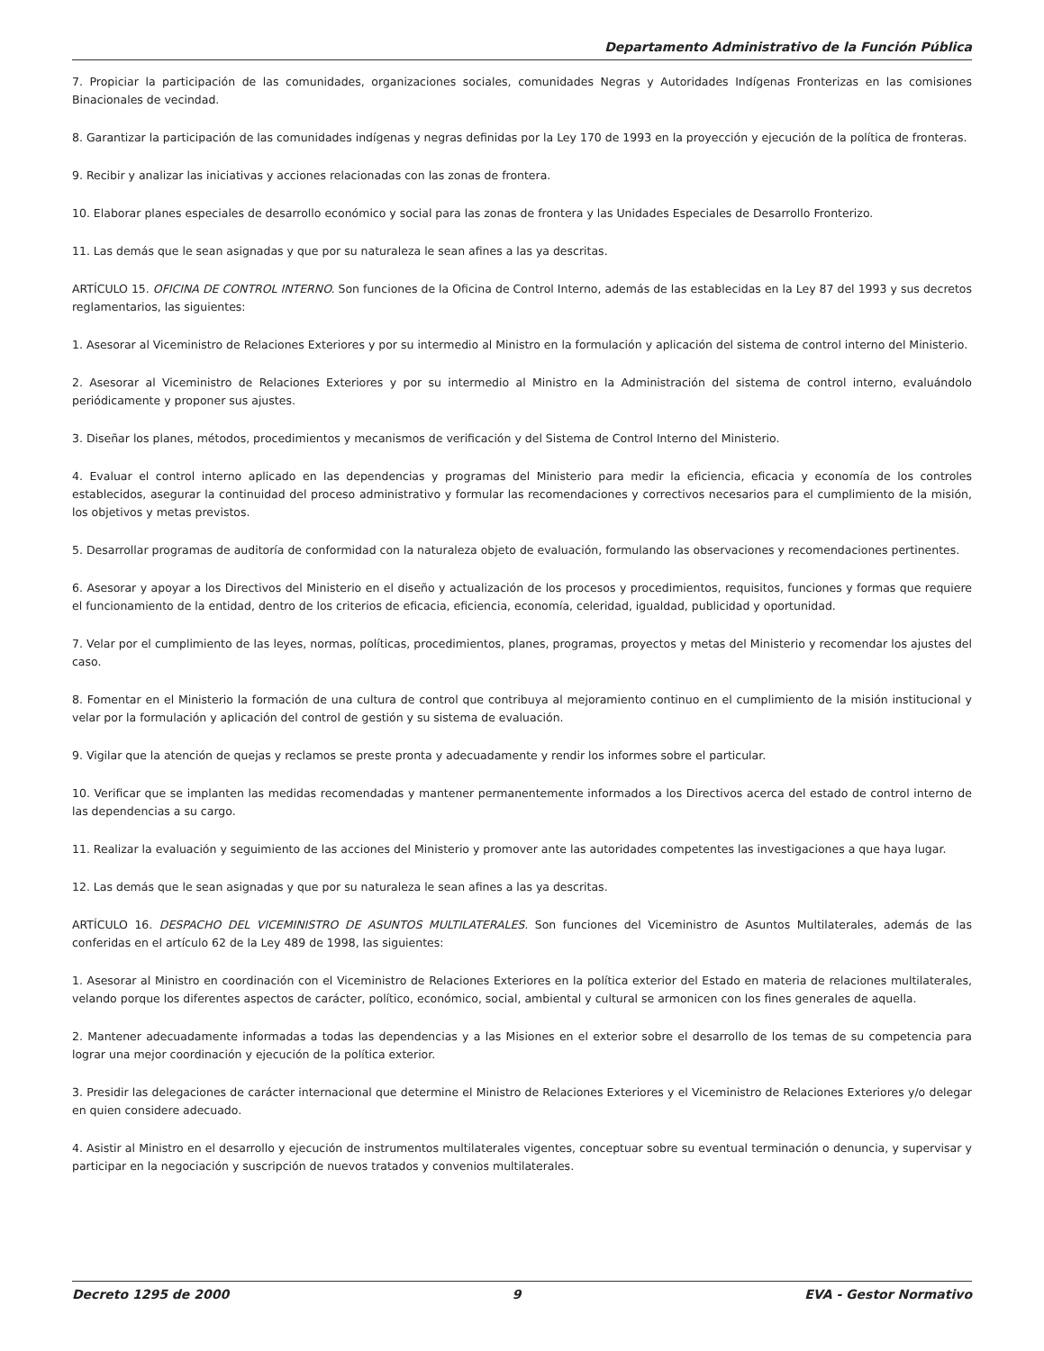Departamento Administrativo de la Función Pública
7. Propiciar la participación de las comunidades, organizaciones sociales, comunidades Negras y Autoridades Indígenas Fronterizas en las comisiones Binacionales de vecindad.
8. Garantizar la participación de las comunidades indígenas y negras definidas por la Ley 170 de 1993 en la proyección y ejecución de la política de fronteras.
9. Recibir y analizar las iniciativas y acciones relacionadas con las zonas de frontera.
10. Elaborar planes especiales de desarrollo económico y social para las zonas de frontera y las Unidades Especiales de Desarrollo Fronterizo.
11. Las demás que le sean asignadas y que por su naturaleza le sean afines a las ya descritas.
ARTÍCULO 15. OFICINA DE CONTROL INTERNO. Son funciones de la Oficina de Control Interno, además de las establecidas en la Ley 87 del 1993 y sus decretos reglamentarios, las siguientes:
1. Asesorar al Viceministro de Relaciones Exteriores y por su intermedio al Ministro en la formulación y aplicación del sistema de control interno del Ministerio.
2. Asesorar al Viceministro de Relaciones Exteriores y por su intermedio al Ministro en la Administración del sistema de control interno, evaluándolo periódicamente y proponer sus ajustes.
3. Diseñar los planes, métodos, procedimientos y mecanismos de verificación y del Sistema de Control Interno del Ministerio.
4. Evaluar el control interno aplicado en las dependencias y programas del Ministerio para medir la eficiencia, eficacia y economía de los controles establecidos, asegurar la continuidad del proceso administrativo y formular las recomendaciones y correctivos necesarios para el cumplimiento de la misión, los objetivos y metas previstos.
5. Desarrollar programas de auditoría de conformidad con la naturaleza objeto de evaluación, formulando las observaciones y recomendaciones pertinentes.
6. Asesorar y apoyar a los Directivos del Ministerio en el diseño y actualización de los procesos y procedimientos, requisitos, funciones y formas que requiere el funcionamiento de la entidad, dentro de los criterios de eficacia, eficiencia, economía, celeridad, igualdad, publicidad y oportunidad.
7. Velar por el cumplimiento de las leyes, normas, políticas, procedimientos, planes, programas, proyectos y metas del Ministerio y recomendar los ajustes del caso.
8. Fomentar en el Ministerio la formación de una cultura de control que contribuya al mejoramiento continuo en el cumplimiento de la misión institucional y velar por la formulación y aplicación del control de gestión y su sistema de evaluación.
9. Vigilar que la atención de quejas y reclamos se preste pronta y adecuadamente y rendir los informes sobre el particular.
10. Verificar que se implanten las medidas recomendadas y mantener permanentemente informados a los Directivos acerca del estado de control interno de las dependencias a su cargo.
11. Realizar la evaluación y seguimiento de las acciones del Ministerio y promover ante las autoridades competentes las investigaciones a que haya lugar.
12. Las demás que le sean asignadas y que por su naturaleza le sean afines a las ya descritas.
ARTÍCULO 16. DESPACHO DEL VICEMINISTRO DE ASUNTOS MULTILATERALES. Son funciones del Viceministro de Asuntos Multilaterales, además de las conferidas en el artículo 62 de la Ley 489 de 1998, las siguientes:
1. Asesorar al Ministro en coordinación con el Viceministro de Relaciones Exteriores en la política exterior del Estado en materia de relaciones multilaterales, velando porque los diferentes aspectos de carácter, político, económico, social, ambiental y cultural se armonicen con los fines generales de aquella.
2. Mantener adecuadamente informadas a todas las dependencias y a las Misiones en el exterior sobre el desarrollo de los temas de su competencia para lograr una mejor coordinación y ejecución de la política exterior.
3. Presidir las delegaciones de carácter internacional que determine el Ministro de Relaciones Exteriores y el Viceministro de Relaciones Exteriores y/o delegar en quien considere adecuado.
4. Asistir al Ministro en el desarrollo y ejecución de instrumentos multilaterales vigentes, conceptuar sobre su eventual terminación o denuncia, y supervisar y participar en la negociación y suscripción de nuevos tratados y convenios multilaterales.
Decreto 1295 de 2000 9 EVA - Gestor Normativo